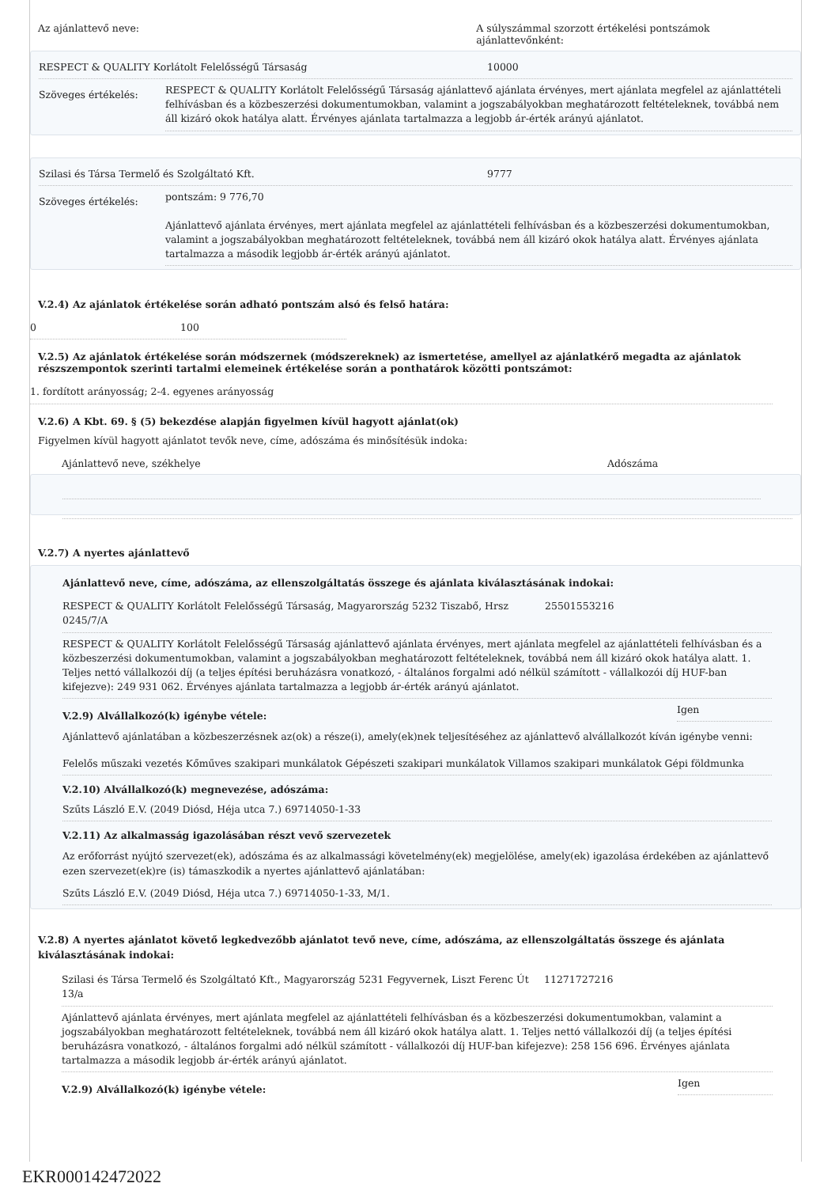Az ajánlattevő neve: A súlyszámmal szorzott értékelési pontszámok ajánlattevőnként:
RESPECT & QUALITY Korlátolt Felelősségű Társaság 10000
Szöveges értékelés:
RESPECT & QUALITY Korlátolt Felelősségű Társaság ajánlattevő ajánlata érvényes, mert ajánlata megfelel az ajánlattételi felhívásban és a közbeszerzési dokumentumokban, valamint a jogszabályokban meghatározott feltételeknek, továbbá nem áll kizáró okok hatálya alatt. Érvényes ajánlata tartalmazza a legjobb ár-érték arányú ajánlatot.
Szilasi és Társa Termelő és Szolgáltató Kft. 9777
Szöveges értékelés:
pontszám: 9 776,70
Ajánlattevő ajánlata érvényes, mert ajánlata megfelel az ajánlattételi felhívásban és a közbeszerzési dokumentumokban, valamint a jogszabályokban meghatározott feltételeknek, továbbá nem áll kizáró okok hatálya alatt. Érvényes ajánlata tartalmazza a második legjobb ár-érték arányú ajánlatot.
V.2.4) Az ajánlatok értékelése során adható pontszám alsó és felső határa:
0 100
V.2.5) Az ajánlatok értékelése során módszernek (módszereknek) az ismertetése, amellyel az ajánlatkérő megadta az ajánlatok részszempontok szerinti tartalmi elemeinek értékelése során a ponthatárok közötti pontszámot:
1. fordított arányosság; 2-4. egyenes arányosság
V.2.6) A Kbt. 69. § (5) bekezdése alapján figyelmen kívül hagyott ajánlat(ok)
Figyelmen kívül hagyott ajánlatot tevők neve, címe, adószáma és minősítésük indoka:
Ajánlattevő neve, székhelye Adószáma
V.2.7) A nyertes ajánlattevő
Ajánlattevő neve, címe, adószáma, az ellenszolgáltatás összege és ajánlata kiválasztásának indokai:
RESPECT & QUALITY Korlátolt Felelősségű Társaság, Magyarország 5232 Tiszabő, Hrsz 0245/7/A
25501553216
RESPECT & QUALITY Korlátolt Felelősségű Társaság ajánlattevő ajánlata érvényes, mert ajánlata megfelel az ajánlattételi felhívásban és a közbeszerzési dokumentumokban, valamint a jogszabályokban meghatározott feltételeknek, továbbá nem áll kizáró okok hatálya alatt. 1. Teljes nettó vállalkozói díj (a teljes építési beruházásra vonatkozó, - általános forgalmi adó nélkül számított - vállalkozói díj HUF-ban kifejezve): 249 931 062. Érvényes ajánlata tartalmazza a legjobb ár-érték arányú ajánlatot.
V.2.9) Alvállalkozó(k) igénybe vétele:
Igen
Ajánlattevő ajánlatában a közbeszerzésnek az(ok) a része(i), amely(ek)nek teljesítéséhez az ajánlattevő alvállalkozót kíván igénybe venni:
Felelős műszaki vezetés Kőműves szakipari munkálatok Gépészeti szakipari munkálatok Villamos szakipari munkálatok Gépi földmunka
V.2.10) Alvállalkozó(k) megnevezése, adószáma:
Szűts László E.V. (2049 Diósd, Héja utca 7.) 69714050-1-33
V.2.11) Az alkalmasság igazolásában részt vevő szervezetek
Az erőforrást nyújtó szervezet(ek), adószáma és az alkalmassági követelmény(ek) megjelölése, amely(ek) igazolása érdekében az ajánlattevő ezen szervezet(ek)re (is) támaszkodik a nyertes ajánlattevő ajánlatában:
Szűts László E.V. (2049 Diósd, Héja utca 7.) 69714050-1-33, M/1.
V.2.8) A nyertes ajánlatot követő legkedvezőbb ajánlatot tevő neve, címe, adószáma, az ellenszolgáltatás összege és ajánlata kiválasztásának indokai:
Szilasi és Társa Termelő és Szolgáltató Kft., Magyarország 5231 Fegyvernek, Liszt Ferenc Út 13/a
11271727216
Ajánlattevő ajánlata érvényes, mert ajánlata megfelel az ajánlattételi felhívásban és a közbeszerzési dokumentumokban, valamint a jogszabályokban meghatározott feltételeknek, továbbá nem áll kizáró okok hatálya alatt. 1. Teljes nettó vállalkozói díj (a teljes építési beruházásra vonatkozó, - általános forgalmi adó nélkül számított - vállalkozói díj HUF-ban kifejezve): 258 156 696. Érvényes ajánlata tartalmazza a második legjobb ár-érték arányú ajánlatot.
V.2.9) Alvállalkozó(k) igénybe vétele:
Igen
EKR000142472022